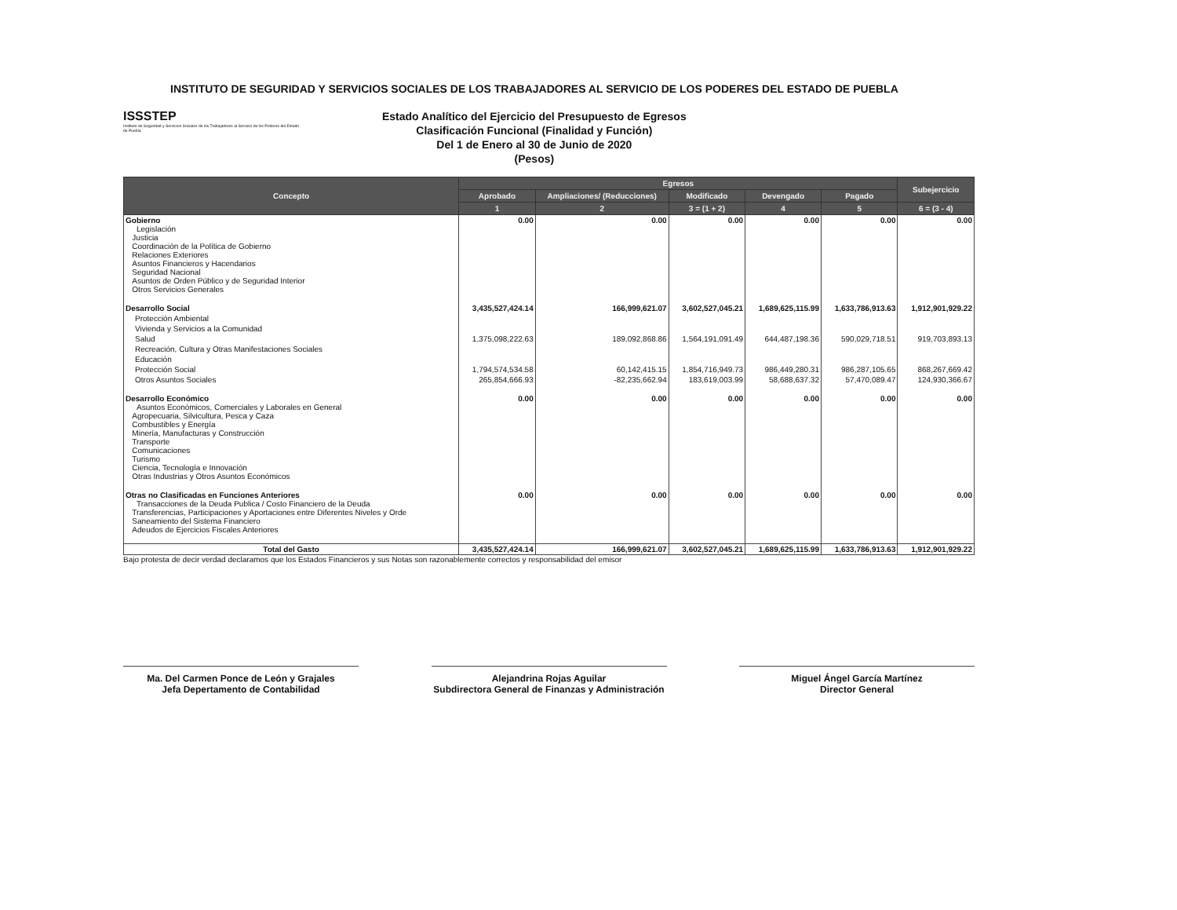INSTITUTO DE SEGURIDAD Y SERVICIOS SOCIALES DE LOS TRABAJADORES AL SERVICIO DE LOS PODERES DEL ESTADO DE PUEBLA
ISSSTEP
Instituto de Seguridad y Servicios Sociales de los Trabajadores al Servicio de los Poderes del Estado de Puebla
Estado Analítico del Ejercicio del Presupuesto de Egresos
Clasificación Funcional (Finalidad y Función)
Del 1 de Enero al 30 de Junio de 2020
(Pesos)
| Concepto | Egresos | | | | | Subejercicio |
| --- | --- | --- | --- | --- | --- | --- |
| | Aprobado | Ampliaciones/ (Reducciones) | Modificado | Devengado | Pagado | |
| | 1 | 2 | 3 = (1 + 2) | 4 | 5 | 6 = (3 - 4) |
| Gobierno Legislación Justicia Coordinación de la Política de Gobierno Relaciones Exteriores Asuntos Financieros y Hacendarios Seguridad Nacional Asuntos de Orden Público y de Seguridad Interior Otros Servicios Generales | 0.00 | 0.00 | 0.00 | 0.00 | 0.00 | 0.00 |
| Desarrollo Social | 3,435,527,424.14 | 166,999,621.07 | 3,602,527,045.21 | 1,689,625,115.99 | 1,633,786,913.63 | 1,912,901,929.22 |
| Protección Ambiental | | | | | | |
| Vivienda y Servicios a la Comunidad | | | | | | |
| Salud | 1,375,098,222.63 | 189,092,868.86 | 1,564,191,091.49 | 644,487,198.36 | 590,029,718.51 | 919,703,893.13 |
| Recreación, Cultura y Otras Manifestaciones Sociales | | | | | | |
| Educación | | | | | | |
| Protección Social | 1,794,574,534.58 | 60,142,415.15 | 1,854,716,949.73 | 986,449,280.31 | 986,287,105.65 | 868,267,669.42 |
| Otros Asuntos Sociales | 265,854,666.93 | -82,235,662.94 | 183,619,003.99 | 58,688,637.32 | 57,470,089.47 | 124,930,366.67 |
| Desarrollo Económico Asuntos Económicos, Comerciales y Laborales en General Agropecuaria, Silvicultura, Pesca y Caza Combustibles y Energía Minería, Manufacturas y Construcción Transporte Comunicaciones Turismo Ciencia, Tecnología e Innovación Otras Industrias y Otros Asuntos Económicos | 0.00 | 0.00 | 0.00 | 0.00 | 0.00 | 0.00 |
| Otras no Clasificadas en Funciones Anteriores Transacciones de la Deuda Publica / Costo Financiero de la Deuda Transferencias, Participaciones y Aportaciones entre Diferentes Niveles y Orde Saneamiento del Sistema Financiero Adeudos de Ejercicios Fiscales Anteriores | 0.00 | 0.00 | 0.00 | 0.00 | 0.00 | 0.00 |
| Total del Gasto | 3,435,527,424.14 | 166,999,621.07 | 3,602,527,045.21 | 1,689,625,115.99 | 1,633,786,913.63 | 1,912,901,929.22 |
Bajo protesta de decir verdad declaramos que los Estados Financieros y sus Notas son razonablemente correctos y responsabilidad del emisor
Ma. Del Carmen Ponce de León y Grajales
Jefa Depertamento de Contabilidad
Alejandrina Rojas Aguilar
Subdirectora General de Finanzas y Administración
Miguel Ángel García Martínez
Director General